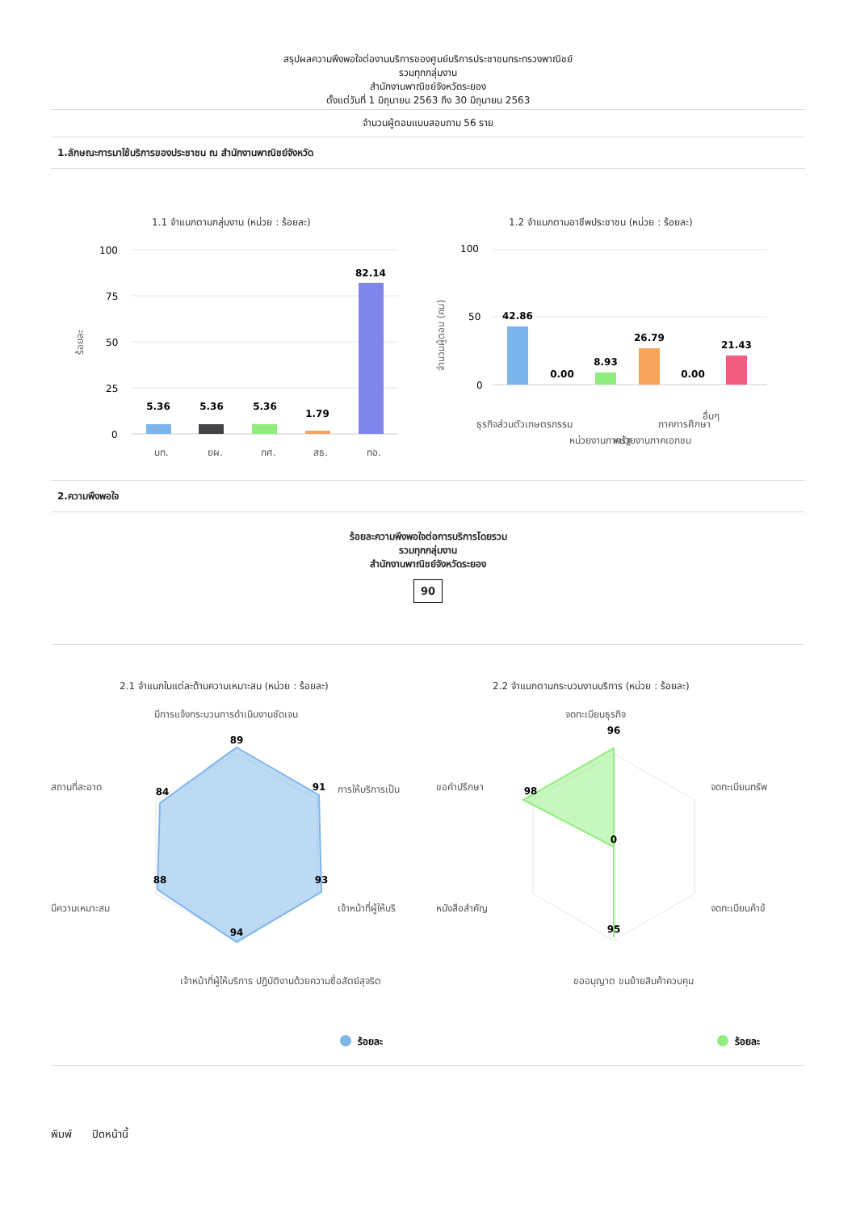สรุปผลความพึงพอใจต่องานบริการของศูนย์บริการประชาชนกระทรวงพาณิชย์
รวมทุกกลุ่มงาน
สำนักงานพาณิชย์จังหวัดระยอง
ตั้งแต่วันที่ 1 มิถุนายน 2563 ถึง 30 มิถุนายน 2563
จำนวนผู้ตอบแบบสอบถาม 56 ราย
1.ลักษณะการมาใช้บริการของประชาชน ณ สำนักงานพาณิชย์จังหวัด
1.1 จำแนกตามกลุ่มงาน (หน่วย : ร้อยละ)
100
75
50
25
0
ร้อยละ
5.36
5.36
5.36
1.79
82.14
บท.
ยผ.
กศ.
สธ.
ทอ.
1.2 จำแนกตามอาชีพประชาชน (หน่วย : ร้อยละ)
100
50
0
จำนวนผู้ตอบ (คน)
42.86
0.00
8.93
26.79
0.00
21.43
ธุรกิจส่วนตัว
เกษตรกรรม
หน่วยงานภาครัฐ
หน่วยงานภาคเอกชน
ภาคการศึกษา
อื่นๆ
2.ความพึงพอใจ
ร้อยละความพึงพอใจต่อการบริการโดยรวม
รวมทุกกลุ่มงาน
สำนักงานพาณิชย์จังหวัดระยอง
90
2.1 จำแนกในแต่ละด้านความเหมาะสม (หน่วย : ร้อยละ)
89
91
93
94
88
84
มีการแจ้งกระบวนการดำเนินงานชัดเจน
การให้บริการเป็น
เจ้าหน้าที่ผู้ให้บริ
เจ้าหน้าที่ผู้ให้บริการ ปฏิบัติงานด้วยความซื่อสัตย์สุจริต
มีความเหมาะสม
สถานที่สะอาด
ร้อยละ
2.2 จำแนกตามกระบวนงานบริการ (หน่วย : ร้อยละ)
96
98
0
95
จดทะเบียนธุรกิจ
จดทะเบียนทรัพ
จดทะเบียนค้าข้
ขออนุญาต ขนย้ายสินค้าควบคุม
หนังสือสำคัญ
ขอคำปรึกษา
ร้อยละ
พิมพ์ ปิดหน้านี้